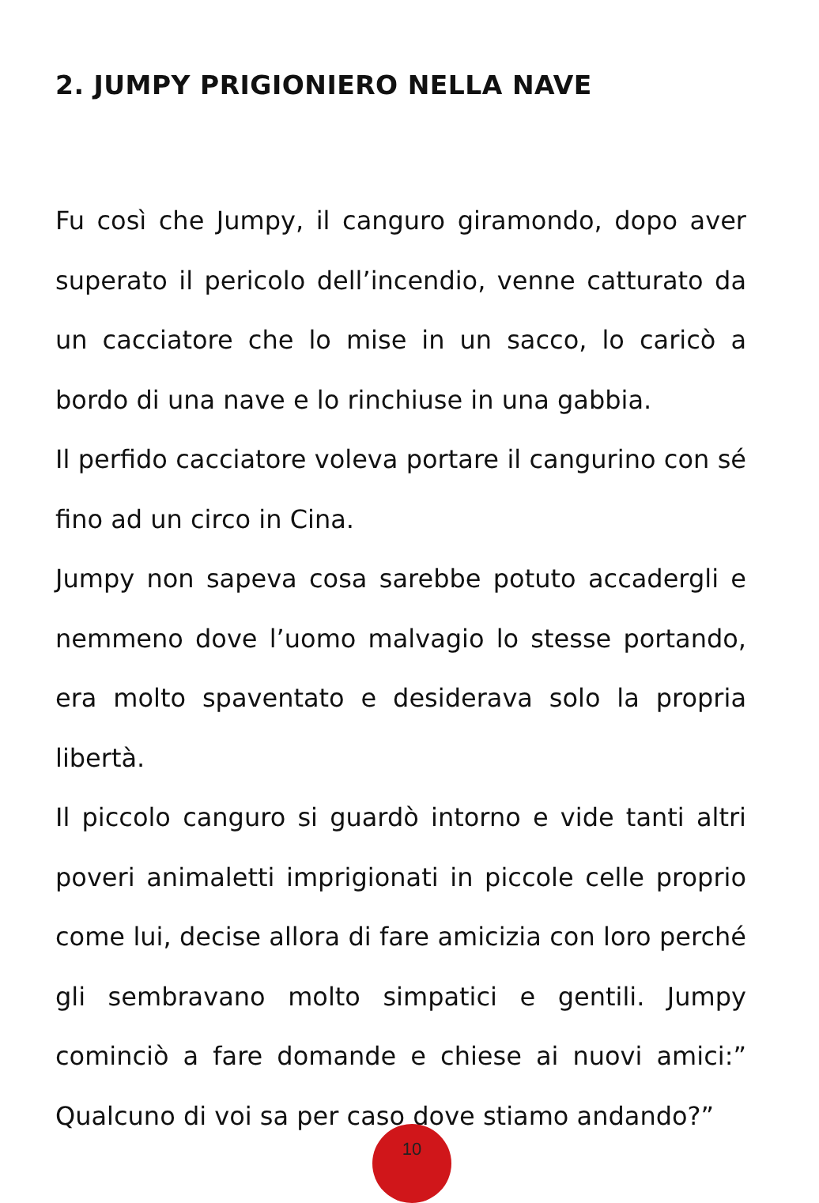2. JUMPY PRIGIONIERO NELLA NAVE
Fu così che Jumpy, il canguro giramondo, dopo aver superato il pericolo dell’incendio, venne catturato da un cacciatore che lo mise in un sacco, lo caricò a bordo di una nave e lo rinchiuse in una gabbia.
Il perfido cacciatore voleva portare il cangurino con sé fino ad un circo in Cina.
Jumpy non sapeva cosa sarebbe potuto accadergli e nemmeno dove l’uomo malvagio lo stesse portando, era molto spaventato e desiderava solo la propria libertà.
Il piccolo canguro si guardò intorno e vide tanti altri poveri animaletti imprigionati in piccole celle proprio come lui, decise allora di fare amicizia con loro perché gli sembravano molto simpatici e gentili. Jumpy cominciò a fare domande e chiese ai nuovi amici:” Qualcuno di voi sa per caso dove stiamo andando?”
10